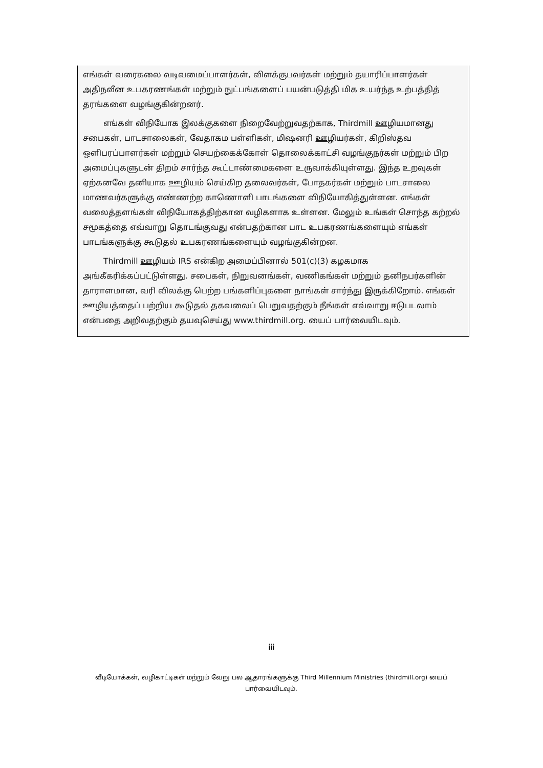எங்கள் வரைகலை வடிவமைப்பாளர்கள், விளக்குபவர்கள் மற்றும் தயாரிப்பாளர்கள் அதிநவீன உபகரணங்கள் மற்றும் நுட்பங்களைப் பயன்படுத்தி மிக உயர்ந்த உற்பத்தித் தரங்களை வழங்குகின்றனர்.
எங்கள் விநியோக இலக்குகளை நிறைவேற்றுவதற்காக, Thirdmill ஊழியமானது சபைகள், பாடசாலைகள், வேதாகம பள்ளிகள், மிஷனரி ஊழியர்கள், கிறிஸ்தவ ஒளிபரப்பாளர்கள் மற்றும் செயற்கைக்கோள் தொலைக்காட்சி வழங்குநர்கள் மற்றும் பிற அமைப்புகளுடன் திறம் சார்ந்த கூட்டாண்மைகளை உருவாக்கியுள்ளது. இந்த உறவுகள் ஏற்கனவே தனியாக ஊழியம் செய்கிற தலைவர்கள், போதகர்கள் மற்றும் பாடசாலை மாணவர்களுக்கு எண்ணற்ற காணொளி பாடங்களை விநியோகித்துள்ளன. எங்கள் வலைத்தளங்கள் விநியோகத்திற்கான வழிகளாக உள்ளன. மேலும் உங்கள் சொந்த கற்றல் சமூகத்தை எவ்வாறு தொடங்குவது என்பதற்கான பாட உபகரணங்களையும் எங்கள் பாடங்களுக்கு கூடுதல் உபகரணங்களையும் வழங்குகின்றன.
Thirdmill ஊழியம் IRS என்கிற அமைப்பினால் 501(c)(3) கழகமாக அங்கீகரிக்கப்பட்டுள்ளது. சபைகள், நிறுவனங்கள், வணிகங்கள் மற்றும் தனிநபர்களின் தாராளமான, வரி விலக்கு பெற்ற பங்களிப்புகளை நாங்கள் சார்ந்து இருக்கிறோம். எங்கள் ஊழியத்தைப் பற்றிய கூடுதல் தகவலைப் பெறுவதற்கும் நீங்கள் எவ்வாறு ஈடுபடலாம் என்பதை அறிவதற்கும் தயவுசெய்து www.thirdmill.org. யைப் பார்வையிடவும்.
iii
வீடியோக்கள், வழிகாட்டிகள் மற்றும் வேறு பல ஆதாரங்களுக்கு Third Millennium Ministries (thirdmill.org) யைப் பார்வையிடவும்.